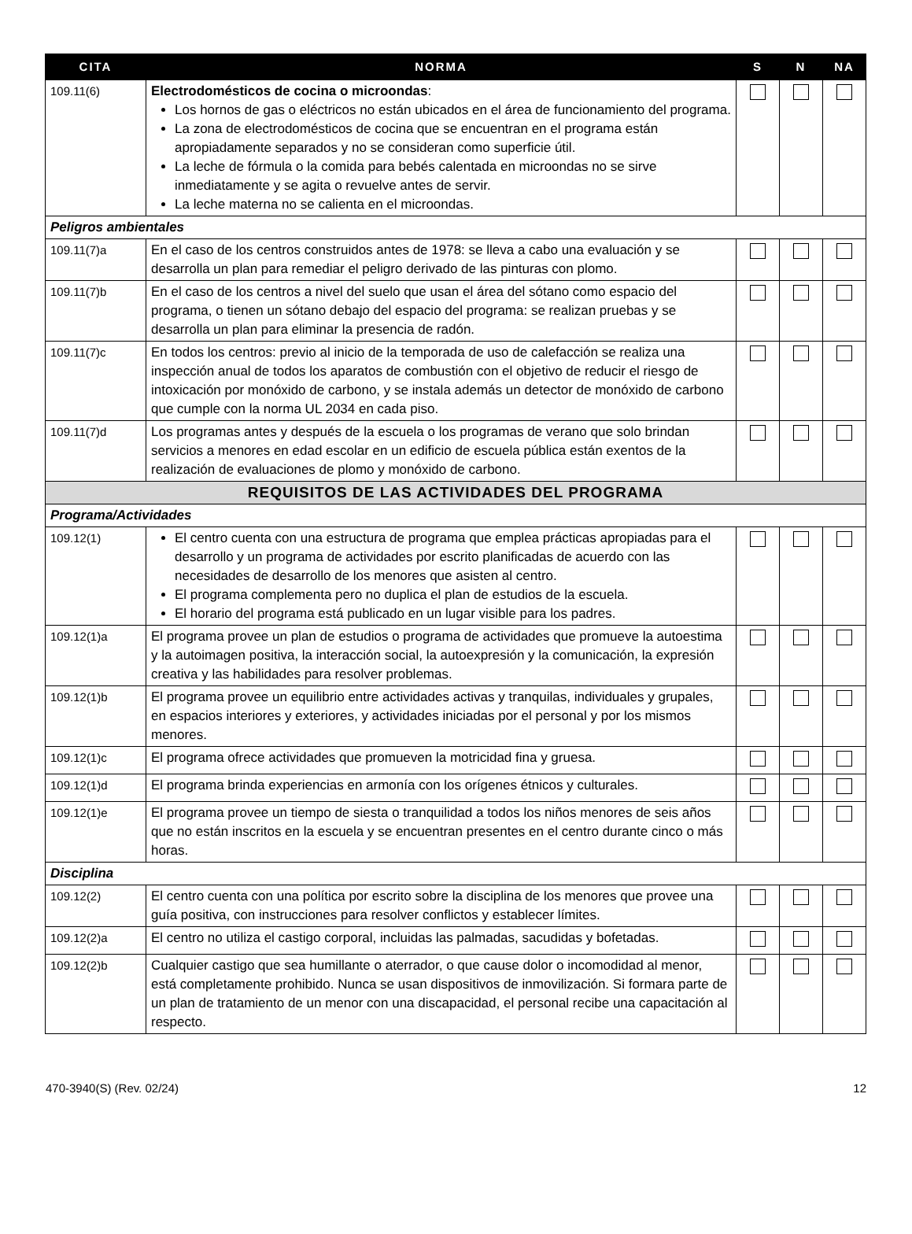| CITA | NORMA | S | N | NA |
| --- | --- | --- | --- | --- |
| 109.11(6) | Electrodomésticos de cocina o microondas : Los hornos de gas o eléctricos no están ubicados en el área de funcionamiento del programa. La zona de electrodomésticos de cocina que se encuentran en el programa están apropiadamente separados y no se consideran como superficie útil. La leche de fórmula o la comida para bebés calentada en microondas no se sirve inmediatamente y se agita o revuelve antes de servir. La leche materna no se calienta en el microondas. | | | |
| Peligros ambientales | | | | |
| 109.11(7)a | En el caso de los centros construidos antes de 1978: se lleva a cabo una evaluación y se desarrolla un plan para remediar el peligro derivado de las pinturas con plomo. | | | |
| 109.11(7)b | En el caso de los centros a nivel del suelo que usan el área del sótano como espacio del programa, o tienen un sótano debajo del espacio del programa: se realizan pruebas y se desarrolla un plan para eliminar la presencia de radón. | | | |
| 109.11(7)c | En todos los centros: previo al inicio de la temporada de uso de calefacción se realiza una inspección anual de todos los aparatos de combustión con el objetivo de reducir el riesgo de intoxicación por monóxido de carbono, y se instala además un detector de monóxido de carbono que cumple con la norma UL 2034 en cada piso. | | | |
| 109.11(7)d | Los programas antes y después de la escuela o los programas de verano que solo brindan servicios a menores en edad escolar en un edificio de escuela pública están exentos de la realización de evaluaciones de plomo y monóxido de carbono. | | | |
| REQUISITOS DE LAS ACTIVIDADES DEL PROGRAMA | | | | |
| Programa/Actividades | | | | |
| 109.12(1) | El centro cuenta con una estructura de programa que emplea prácticas apropiadas para el desarrollo y un programa de actividades por escrito planificadas de acuerdo con las necesidades de desarrollo de los menores que asisten al centro. El programa complementa pero no duplica el plan de estudios de la escuela. El horario del programa está publicado en un lugar visible para los padres. | | | |
| 109.12(1)a | El programa provee un plan de estudios o programa de actividades que promueve la autoestima y la autoimagen positiva, la interacción social, la autoexpresión y la comunicación, la expresión creativa y las habilidades para resolver problemas. | | | |
| 109.12(1)b | El programa provee un equilibrio entre actividades activas y tranquilas, individuales y grupales, en espacios interiores y exteriores, y actividades iniciadas por el personal y por los mismos menores. | | | |
| 109.12(1)c | El programa ofrece actividades que promueven la motricidad fina y gruesa. | | | |
| 109.12(1)d | El programa brinda experiencias en armonía con los orígenes étnicos y culturales. | | | |
| 109.12(1)e | El programa provee un tiempo de siesta o tranquilidad a todos los niños menores de seis años que no están inscritos en la escuela y se encuentran presentes en el centro durante cinco o más horas. | | | |
| Disciplina | | | | |
| 109.12(2) | El centro cuenta con una política por escrito sobre la disciplina de los menores que provee una guía positiva, con instrucciones para resolver conflictos y establecer límites. | | | |
| 109.12(2)a | El centro no utiliza el castigo corporal, incluidas las palmadas, sacudidas y bofetadas. | | | |
| 109.12(2)b | Cualquier castigo que sea humillante o aterrador, o que cause dolor o incomodidad al menor, está completamente prohibido. Nunca se usan dispositivos de inmovilización. Si formara parte de un plan de tratamiento de un menor con una discapacidad, el personal recibe una capacitación al respecto. | | | |
470-3940(S) (Rev. 02/24) 12